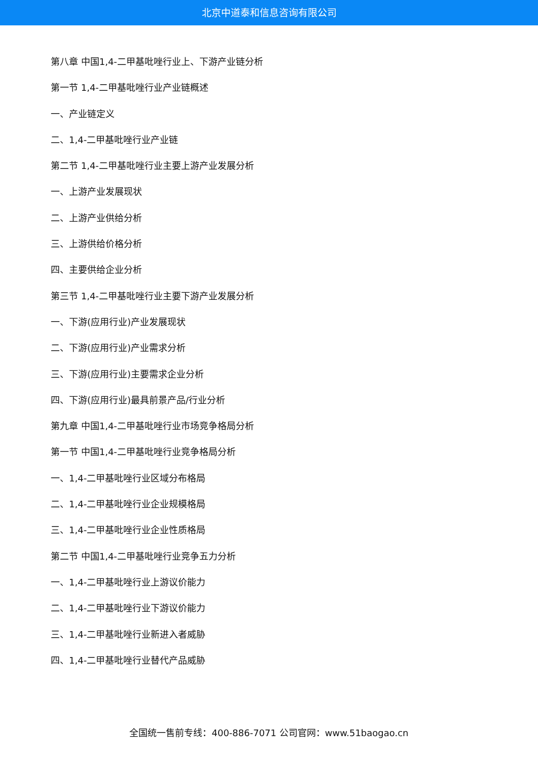北京中道泰和信息咨询有限公司
第八章 中国1,4-二甲基吡唑行业上、下游产业链分析
第一节 1,4-二甲基吡唑行业产业链概述
一、产业链定义
二、1,4-二甲基吡唑行业产业链
第二节 1,4-二甲基吡唑行业主要上游产业发展分析
一、上游产业发展现状
二、上游产业供给分析
三、上游供给价格分析
四、主要供给企业分析
第三节 1,4-二甲基吡唑行业主要下游产业发展分析
一、下游(应用行业)产业发展现状
二、下游(应用行业)产业需求分析
三、下游(应用行业)主要需求企业分析
四、下游(应用行业)最具前景产品/行业分析
第九章 中国1,4-二甲基吡唑行业市场竞争格局分析
第一节 中国1,4-二甲基吡唑行业竞争格局分析
一、1,4-二甲基吡唑行业区域分布格局
二、1,4-二甲基吡唑行业企业规模格局
三、1,4-二甲基吡唑行业企业性质格局
第二节 中国1,4-二甲基吡唑行业竞争五力分析
一、1,4-二甲基吡唑行业上游议价能力
二、1,4-二甲基吡唑行业下游议价能力
三、1,4-二甲基吡唑行业新进入者威胁
四、1,4-二甲基吡唑行业替代产品威胁
全国统一售前专线：400-886-7071 公司官网：www.51baogao.cn